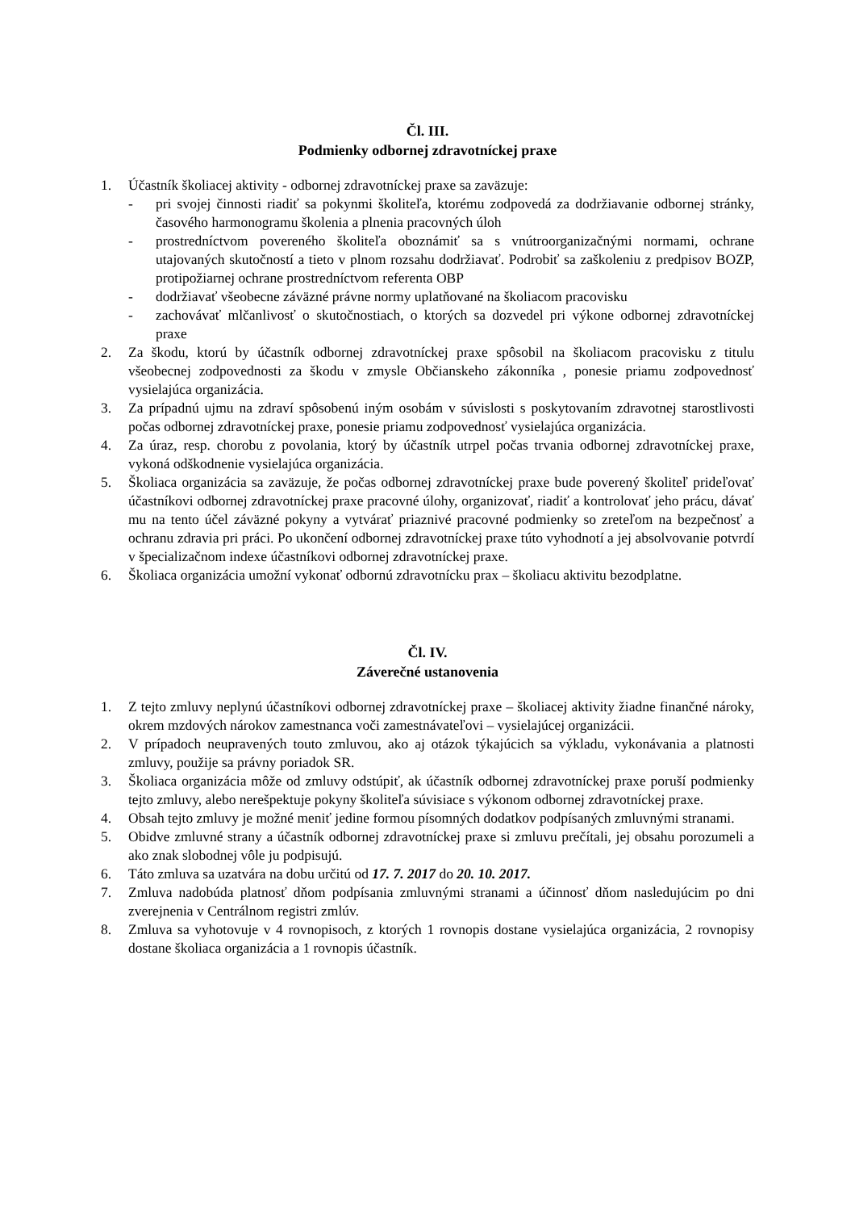Čl. III.
Podmienky odbornej zdravotníckej praxe
1. Účastník školiacej aktivity - odbornej zdravotníckej praxe sa zaväzuje:
- pri svojej činnosti riadiť sa pokynmi školiteľa, ktorému zodpovedá za dodržiavanie odbornej stránky, časového harmonogramu školenia a plnenia pracovných úloh
- prostredníctvom povereného školiteľa oboznámiť sa s vnútroorganizačnými normami, ochrane utajovaných skutočností a tieto v plnom rozsahu dodržiavať. Podrobiť sa zaškoleniu z predpisov BOZP, protipožiarnej ochrane prostredníctvom referenta OBP
- dodržiavať všeobecne záväzné právne normy uplatňované na školiacom pracovisku
- zachovávať mlčanlivosť o skutočnostiach, o ktorých sa dozvedel pri výkone odbornej zdravotníckej praxe
2. Za škodu, ktorú by účastník odbornej zdravotníckej praxe spôsobil na školiacom pracovisku z titulu všeobecnej zodpovednosti za škodu v zmysle Občianskeho zákonníka , ponesie priamu zodpovednosť vysielajúca organizácia.
3. Za prípadnú ujmu na zdraví spôsobenú iným osobám v súvislosti s poskytovaním zdravotnej starostlivosti počas odbornej zdravotníckej praxe, ponesie priamu zodpovednosť vysielajúca organizácia.
4. Za úraz, resp. chorobu z povolania, ktorý by účastník utrpel počas trvania odbornej zdravotníckej praxe, vykoná odškodnenie vysielajúca organizácia.
5. Školiaca organizácia sa zaväzuje, že počas odbornej zdravotníckej praxe bude poverený školiteľ prideľovať účastníkovi odbornej zdravotníckej praxe pracovné úlohy, organizovať, riadiť a kontrolovať jeho prácu, dávať mu na tento účel záväzné pokyny a vytvárať priaznivé pracovné podmienky so zreteľom na bezpečnosť a ochranu zdravia pri práci. Po ukončení odbornej zdravotníckej praxe túto vyhodnotí a jej absolvovanie potvrdí v špecializačnom indexe účastníkovi odbornej zdravotníckej praxe.
6. Školiaca organizácia umožní vykonať odbornú zdravotnícku prax – školiacu aktivitu bezodplatne.
Čl. IV.
Záverečné ustanovenia
1. Z tejto zmluvy neplynú účastníkovi odbornej zdravotníckej praxe – školiacej aktivity žiadne finančné nároky, okrem mzdových nárokov zamestnanca voči zamestnávateľovi – vysielajúcej organizácii.
2. V prípadoch neupravených touto zmluvou, ako aj otázok týkajúcich sa výkladu, vykonávania a platnosti zmluvy, použije sa právny poriadok SR.
3. Školiaca organizácia môže od zmluvy odstúpiť, ak účastník odbornej zdravotníckej praxe poruší podmienky tejto zmluvy, alebo nerešpektuje pokyny školiteľa súvisiace s výkonom odbornej zdravotníckej praxe.
4. Obsah tejto zmluvy je možné meniť jedine formou písomných dodatkov podpísaných zmluvnými stranami.
5. Obidve zmluvné strany a účastník odbornej zdravotníckej praxe si zmluvu prečítali, jej obsahu porozumeli a ako znak slobodnej vôle ju podpisujú.
6. Táto zmluva sa uzatvára na dobu určitú od 17. 7. 2017 do 20. 10. 2017.
7. Zmluva nadobúda platnosť dňom podpísania zmluvnými stranami a účinnosť dňom nasledujúcim po dni zverejnenia v Centrálnom registri zmlúv.
8. Zmluva sa vyhotovuje v 4 rovnopisoch, z ktorých 1 rovnopis dostane vysielajúca organizácia, 2 rovnopisy dostane školiaca organizácia a 1 rovnopis účastník.